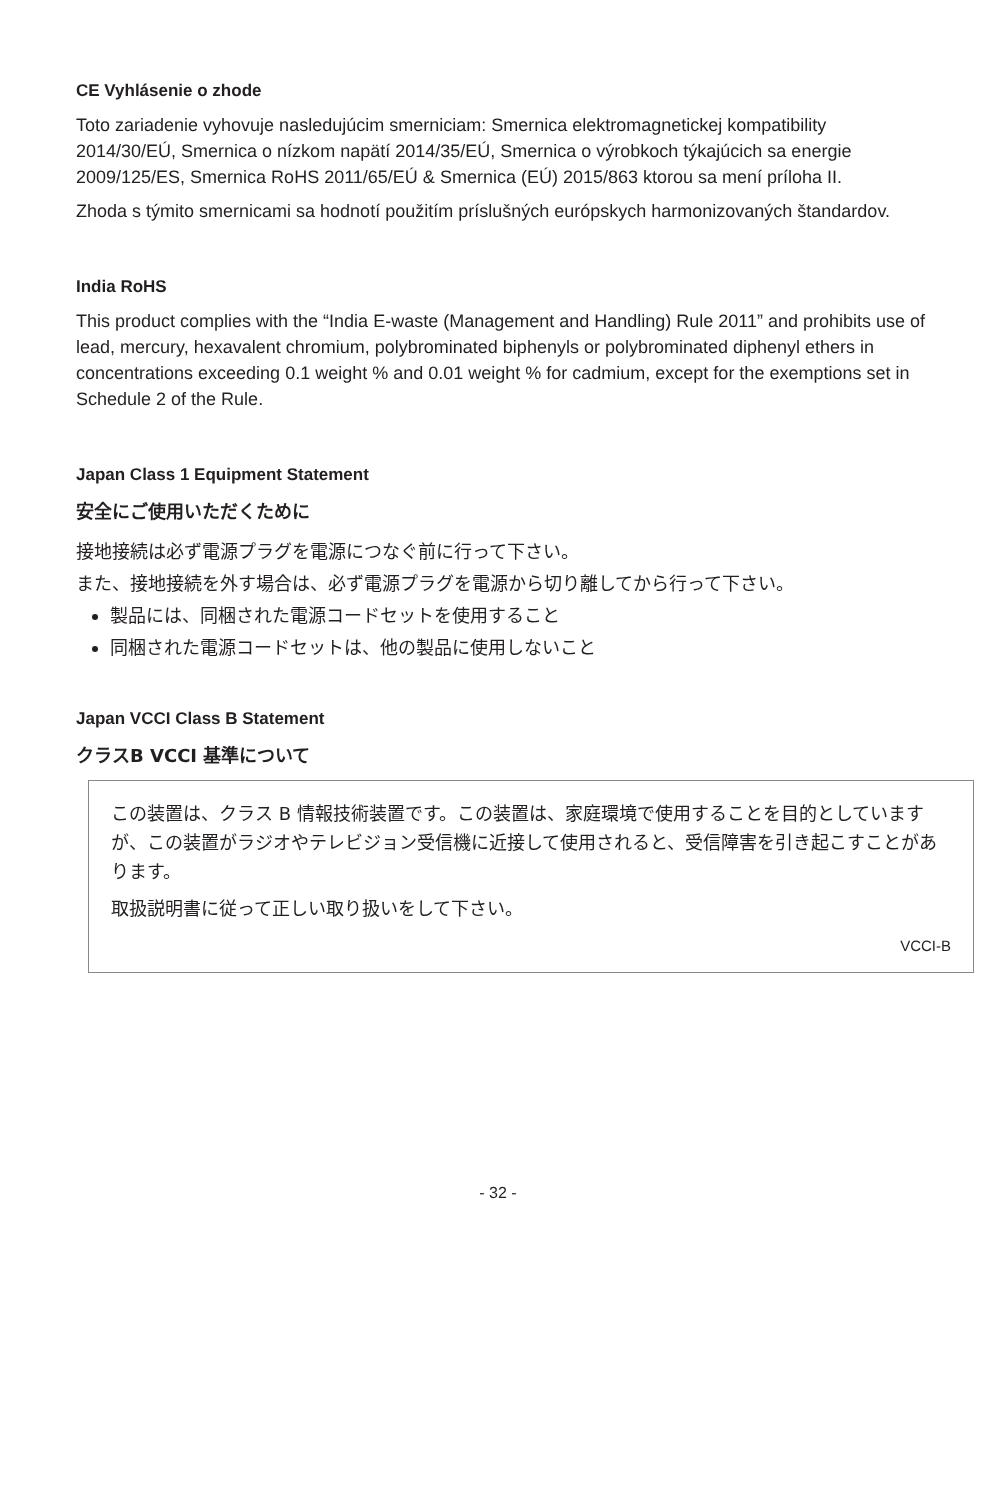CE Vyhlásenie o zhode
Toto zariadenie vyhovuje nasledujúcim smerniciam: Smernica elektromagnetickej kompatibility 2014/30/EÚ, Smernica o nízkom napätí 2014/35/EÚ, Smernica o výrobkoch týkajúcich sa energie 2009/125/ES, Smernica RoHS 2011/65/EÚ & Smernica (EÚ) 2015/863 ktorou sa mení príloha II.
Zhoda s týmito smernicami sa hodnotí použitím príslušných európskych harmonizovaných štandardov.
India RoHS
This product complies with the “India E-waste (Management and Handling) Rule 2011” and prohibits use of lead, mercury, hexavalent chromium, polybrominated biphenyls or polybrominated diphenyl ethers in concentrations exceeding 0.1 weight % and 0.01 weight % for cadmium, except for the exemptions set in Schedule 2 of the Rule.
Japan Class 1 Equipment Statement
安全にご使用いただくために
接地接続は必ず電源プラグを電源につなぐ前に行って下さい。
また、接地接続を外す場合は、必ず電源プラグを電源から切り離してから行って下さい。
製品には、同梱された電源コードセットを使用すること
同梱された電源コードセットは、他の製品に使用しないこと
Japan VCCI Class B Statement
クラスB VCCI 基準について
この装置は、クラス B 情報技術装置です。この装置は、家庭環境で使用することを目的としていますが、この装置がラジオやテレビジョン受信機に近接して使用されると、受信障害を引き起こすことがあります。
取扱説明書に従って正しい取り扱いをして下さい。
VCCI-B
- 32 -